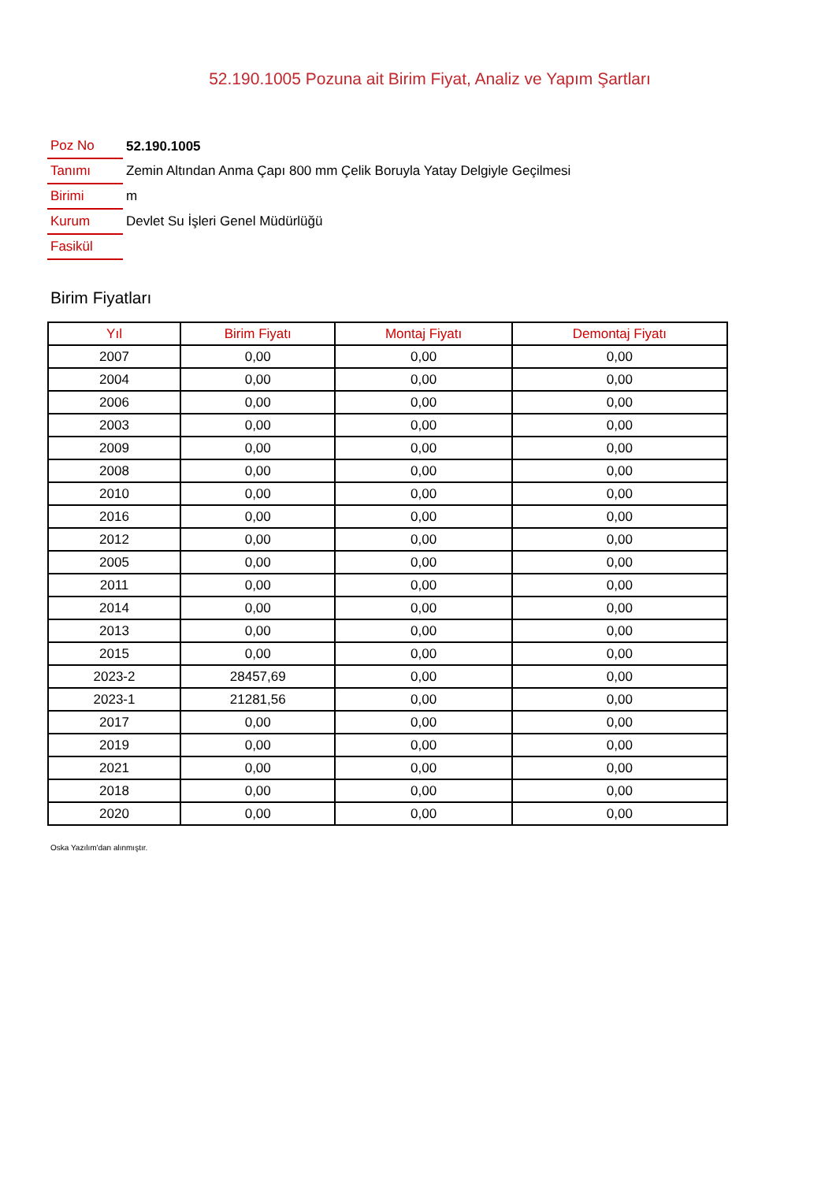52.190.1005 Pozuna ait Birim Fiyat, Analiz ve Yapım Şartları
| Poz No | 52.190.1005 |
| Tanımı | Zemin Altından Anma Çapı 800 mm Çelik Boruyla Yatay Delgiyle Geçilmesi |
| Birimi | m |
| Kurum | Devlet Su İşleri Genel Müdürlüğü |
| Fasikül | |
Birim Fiyatları
| Yıl | Birim Fiyatı | Montaj Fiyatı | Demontaj Fiyatı |
| --- | --- | --- | --- |
| 2007 | 0,00 | 0,00 | 0,00 |
| 2004 | 0,00 | 0,00 | 0,00 |
| 2006 | 0,00 | 0,00 | 0,00 |
| 2003 | 0,00 | 0,00 | 0,00 |
| 2009 | 0,00 | 0,00 | 0,00 |
| 2008 | 0,00 | 0,00 | 0,00 |
| 2010 | 0,00 | 0,00 | 0,00 |
| 2016 | 0,00 | 0,00 | 0,00 |
| 2012 | 0,00 | 0,00 | 0,00 |
| 2005 | 0,00 | 0,00 | 0,00 |
| 2011 | 0,00 | 0,00 | 0,00 |
| 2014 | 0,00 | 0,00 | 0,00 |
| 2013 | 0,00 | 0,00 | 0,00 |
| 2015 | 0,00 | 0,00 | 0,00 |
| 2023-2 | 28457,69 | 0,00 | 0,00 |
| 2023-1 | 21281,56 | 0,00 | 0,00 |
| 2017 | 0,00 | 0,00 | 0,00 |
| 2019 | 0,00 | 0,00 | 0,00 |
| 2021 | 0,00 | 0,00 | 0,00 |
| 2018 | 0,00 | 0,00 | 0,00 |
| 2020 | 0,00 | 0,00 | 0,00 |
Oska Yazılım'dan alınmıştır.